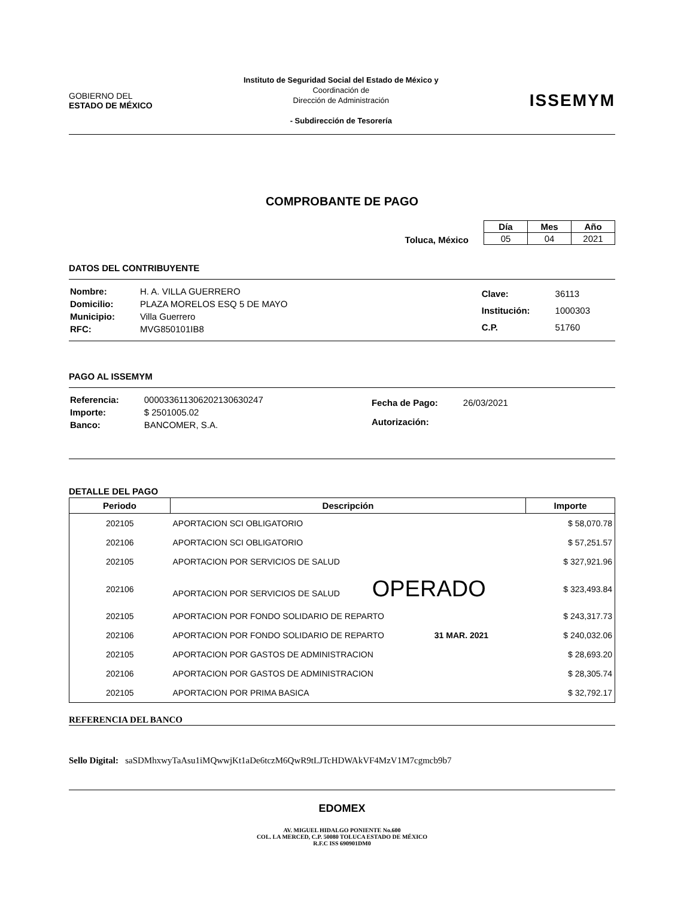GOBIERNO DEL
ESTADO DE MÉXICO
Instituto de Seguridad Social del Estado de México y
Coordinación de
Dirección de Administración
- Subdirección de Tesorería
ISSEMYM
COMPROBANTE DE PAGO
Toluca, México
| Día | Mes | Año |
| --- | --- | --- |
| 05 | 04 | 2021 |
DATOS DEL CONTRIBUYENTE
| Nombre: | H. A. VILLA GUERRERO |
| Domicilio: | PLAZA MORELOS ESQ 5 DE MAYO |
| Municipio: | Villa Guerrero |
| RFC: | MVG850101IB8 |
| Clave: | 36113 |
| Institución: | 1000303 |
| C.P. | 51760 |
PAGO AL ISSEMYM
| Referencia: | 000033611306202130630247 |
| Importe: | $ 2501005.02 |
| Banco: | BANCOMER, S.A. |
| Fecha de Pago: | 26/03/2021 |
| Autorización: | |
DETALLE DEL PAGO
| Periodo | Descripción | Importe |
| --- | --- | --- |
| 202105 | APORTACION SCI OBLIGATORIO | $ 58,070.78 |
| 202106 | APORTACION SCI OBLIGATORIO | $ 57,251.57 |
| 202105 | APORTACION POR SERVICIOS DE SALUD | $ 327,921.96 |
| 202106 | APORTACION POR SERVICIOS DE SALUD OPERADO | $ 323,493.84 |
| 202105 | APORTACION POR FONDO SOLIDARIO DE REPARTO | $ 243,317.73 |
| 202106 | APORTACION POR FONDO SOLIDARIO DE REPARTO 31 MAR. 2021 | $ 240,032.06 |
| 202105 | APORTACION POR GASTOS DE ADMINISTRACION | $ 28,693.20 |
| 202106 | APORTACION POR GASTOS DE ADMINISTRACION | $ 28,305.74 |
| 202105 | APORTACION POR PRIMA BASICA | $ 32,792.17 |
REFERENCIA DEL BANCO
Sello Digital: saSDMhxwyTaAsu1iMQwwjKt1aDe6tczM6QwR9tLJTcHDWAkVF4MzV1M7cgmcb9b7
EDOMEX
AV. MIGUEL HIDALGO PONIENTE No.600
COL. LA MERCED, C.P. 50080 TOLUCA ESTADO DE MÉXICO
R.F.C ISS 690901DM0